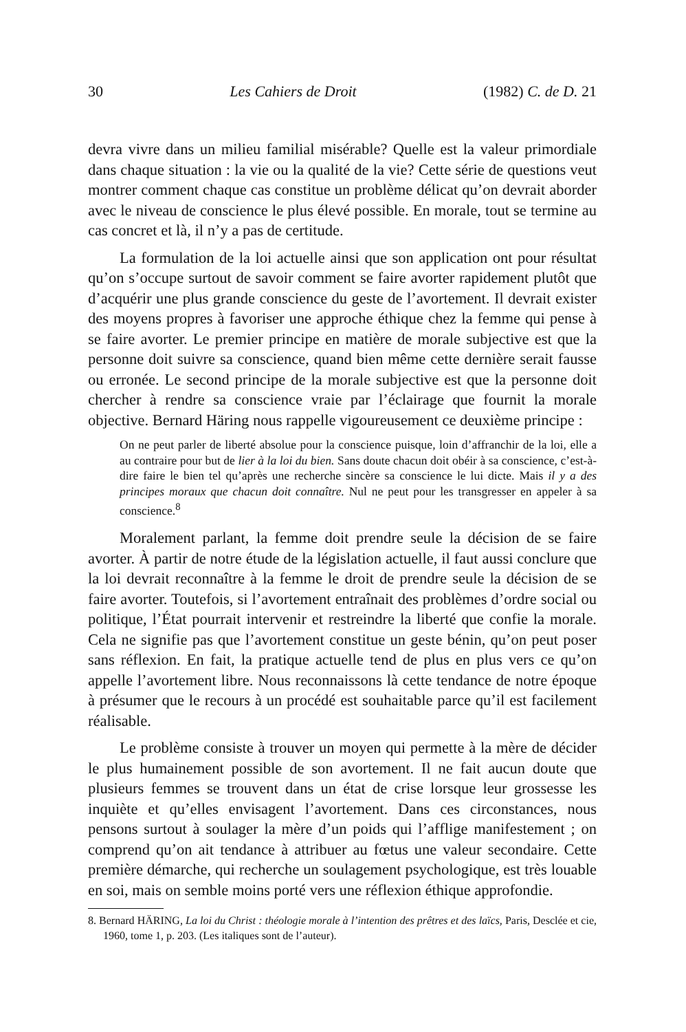30 Les Cahiers de Droit (1982) C. de D. 21
devra vivre dans un milieu familial misérable? Quelle est la valeur primordiale dans chaque situation : la vie ou la qualité de la vie? Cette série de questions veut montrer comment chaque cas constitue un problème délicat qu’on devrait aborder avec le niveau de conscience le plus élevé possible. En morale, tout se termine au cas concret et là, il n’y a pas de certitude.
La formulation de la loi actuelle ainsi que son application ont pour résultat qu’on s’occupe surtout de savoir comment se faire avorter rapidement plutôt que d’acquérir une plus grande conscience du geste de l’avortement. Il devrait exister des moyens propres à favoriser une approche éthique chez la femme qui pense à se faire avorter. Le premier principe en matière de morale subjective est que la personne doit suivre sa conscience, quand bien même cette dernière serait fausse ou erronée. Le second principe de la morale subjective est que la personne doit chercher à rendre sa conscience vraie par l’éclairage que fournit la morale objective. Bernard Häring nous rappelle vigoureusement ce deuxième principe :
On ne peut parler de liberté absolue pour la conscience puisque, loin d’affranchir de la loi, elle a au contraire pour but de lier à la loi du bien. Sans doute chacun doit obéir à sa conscience, c’est-à-dire faire le bien tel qu’après une recherche sincère sa conscience le lui dicte. Mais il y a des principes moraux que chacun doit connaître. Nul ne peut pour les transgresser en appeler à sa conscience.<sup>8</sup>
Moralement parlant, la femme doit prendre seule la décision de se faire avorter. À partir de notre étude de la législation actuelle, il faut aussi conclure que la loi devrait reconnaître à la femme le droit de prendre seule la décision de se faire avorter. Toutefois, si l’avortement entraînait des problèmes d’ordre social ou politique, l’État pourrait intervenir et restreindre la liberté que confie la morale. Cela ne signifie pas que l’avortement constitue un geste bénin, qu’on peut poser sans réflexion. En fait, la pratique actuelle tend de plus en plus vers ce qu’on appelle l’avortement libre. Nous reconnaissons là cette tendance de notre époque à présumer que le recours à un procédé est souhaitable parce qu’il est facilement réalisable.
Le problème consiste à trouver un moyen qui permette à la mère de décider le plus humainement possible de son avortement. Il ne fait aucun doute que plusieurs femmes se trouvent dans un état de crise lorsque leur grossesse les inquiète et qu’elles envisagent l’avortement. Dans ces circonstances, nous pensons surtout à soulager la mère d’un poids qui l’afflige manifestement ; on comprend qu’on ait tendance à attribuer au fœtus une valeur secondaire. Cette première démarche, qui recherche un soulagement psychologique, est très louable en soi, mais on semble moins porté vers une réflexion éthique approfondie.
8. Bernard HÄRING, La loi du Christ : théologie morale à l’intention des prêtres et des laïcs, Paris, Desclée et cie, 1960, tome 1, p. 203. (Les italiques sont de l’auteur).